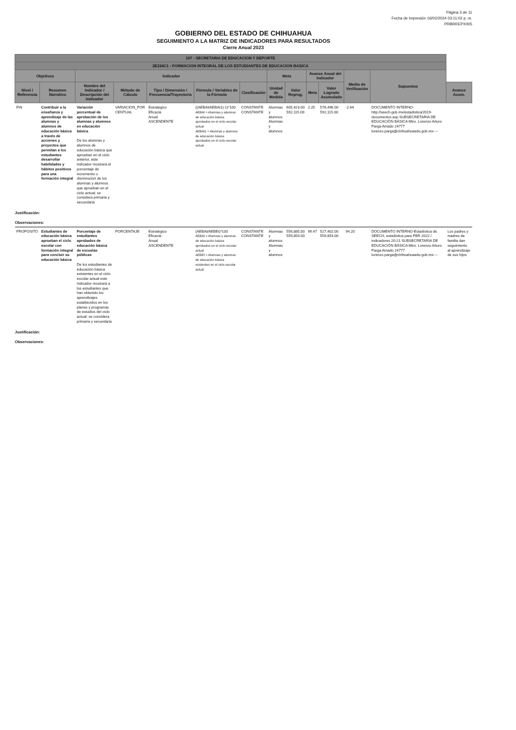Página 3 de 11
Fecha de Impresión 16/02/2024 03:11:02 p. m.
PRBRREPX005
GOBIERNO DEL ESTADO DE CHIHUAHUA
SEGUIMIENTO A LA MATRIZ DE INDICADORES PARA RESULTADOS
Cierre Anual 2023
| 107 - SECRETARIA DE EDUCACION Y DEPORTE | | | | | | | | | | | | | |
| --- | --- | --- | --- | --- | --- | --- | --- | --- | --- | --- | --- | --- | --- |
| 2E224C1 - FORMACION INTEGRAL DE LOS ESTUDIANTES DE EDUCACION BASICA | | | | | | | | | | | | | |
| Objetivos | | Indicador | | | | | Meta | | Avance Anual del Indicador | | Medio de Verificación | Supuestos | |
| Nivel / Referencia | Resumen Narrativo | Nombre del Indicador / Descripción del Indicador | Método de Cálculo | Tipo / Dimensión / Frecuencia/Trayectoria | Fórmula / Variables de la Fórmula | Clasificación | Unidad de Medida | Valor Reprog. | Meta | Valor Logrado Acumulado | | | Avance Acum. |
| FIN | Contribuir a la enseñanza y aprendizaje de las alumnas y alumnos de educación básica a través de acciones y proyectos que permitan a los estudiantes desarrollar habilidades y hábitos positivos para una formación integral | Variación porcentual de aprobación de los alumnas y alumnos en educación básica De los alumnas y alumnos de educación básica que aprueban en el ciclo anterior, este indicador mostrará el porcentaje de incremento o disminución de los alumnas y alumnos que aprueban en el ciclo actual; se considera primaria y secundaria | VARIACION_POR CENTUAL | Estratégico Eficacia Anual ASCENDENTE | ((AEBAt/AEBAt1)-1)*100 AEBAt = Alumnas y alumnos de educación básica aprobados en el ciclo escolar actual AEBAt1 = Alumnas y alumnos de educación básica aprobados en el ciclo escolar actual | CONSTANTE CONSTANTE | Alumnas y alumnos Alumnas y alumnos | 605,423.00 592,115.00 | 2.25 | 576,496.00 592,115.00 | -2.64 | DOCUMENTO INTERNO-http://seech.gob.mx/estadistica/2019-documentos.asp SUBSECRETARIA DE EDUCACIÓN BÁSICA Mtro. Lorenzo Arturo Parga Amado 24777 lorenzo.parga@chihuahuaedu.gob.mx---- | |
| Justificación: | | | | | | | | | | | | | |
| Observaciones: | | | | | | | | | | | | | |
| PROPOSITO | Estudiantes de educación básica aprueban el ciclo escolar con formación integral para concluir su educación básica | Porcentaje de estudiantes aprobados de educación básica de escuelas públicas De los estudiantes de educación básica existentes en el ciclo escolar actual este indicador mostrará a los estudiantes que han obtenido los aprendizajes establecidos en los planes y programas de estudios del ciclo actual; se considera primaria y secundaria | PORCENTAJE | Estratégico Eficacia Anual ASCENDENTE | (AEBAt/AEBEt)*100 AEBAt = Alumnas y alumnos de educación básica aprobados en el ciclo escolar actual AEBEt = Alumnas y alumnos de educación básica existentes en el ciclo escolar actual | CONSTANTE CONSTANTE | Alumnas y alumnos Alumnas y alumnos | 556,885.00 559,854.00 | 99.47 | 527,402.00 559,854.00 | 94.20 | DOCUMENTO INTERNO-Estadística de SEECH, estadística para PBR 2022 / indicadores 20-21 SUBSECRETARIA DE EDUCACIÓN BÁSICA Mtro. Lorenzo Arturo Parga Amado 24777 lorenzo.parga@chihuahuaedu.gob.mx---- | Los padres y madres de familia dan seguimiento al aprendizaje de sus hijos |
| Justificación: | | | | | | | | | | | | | |
| Observaciones: | | | | | | | | | | | | | |